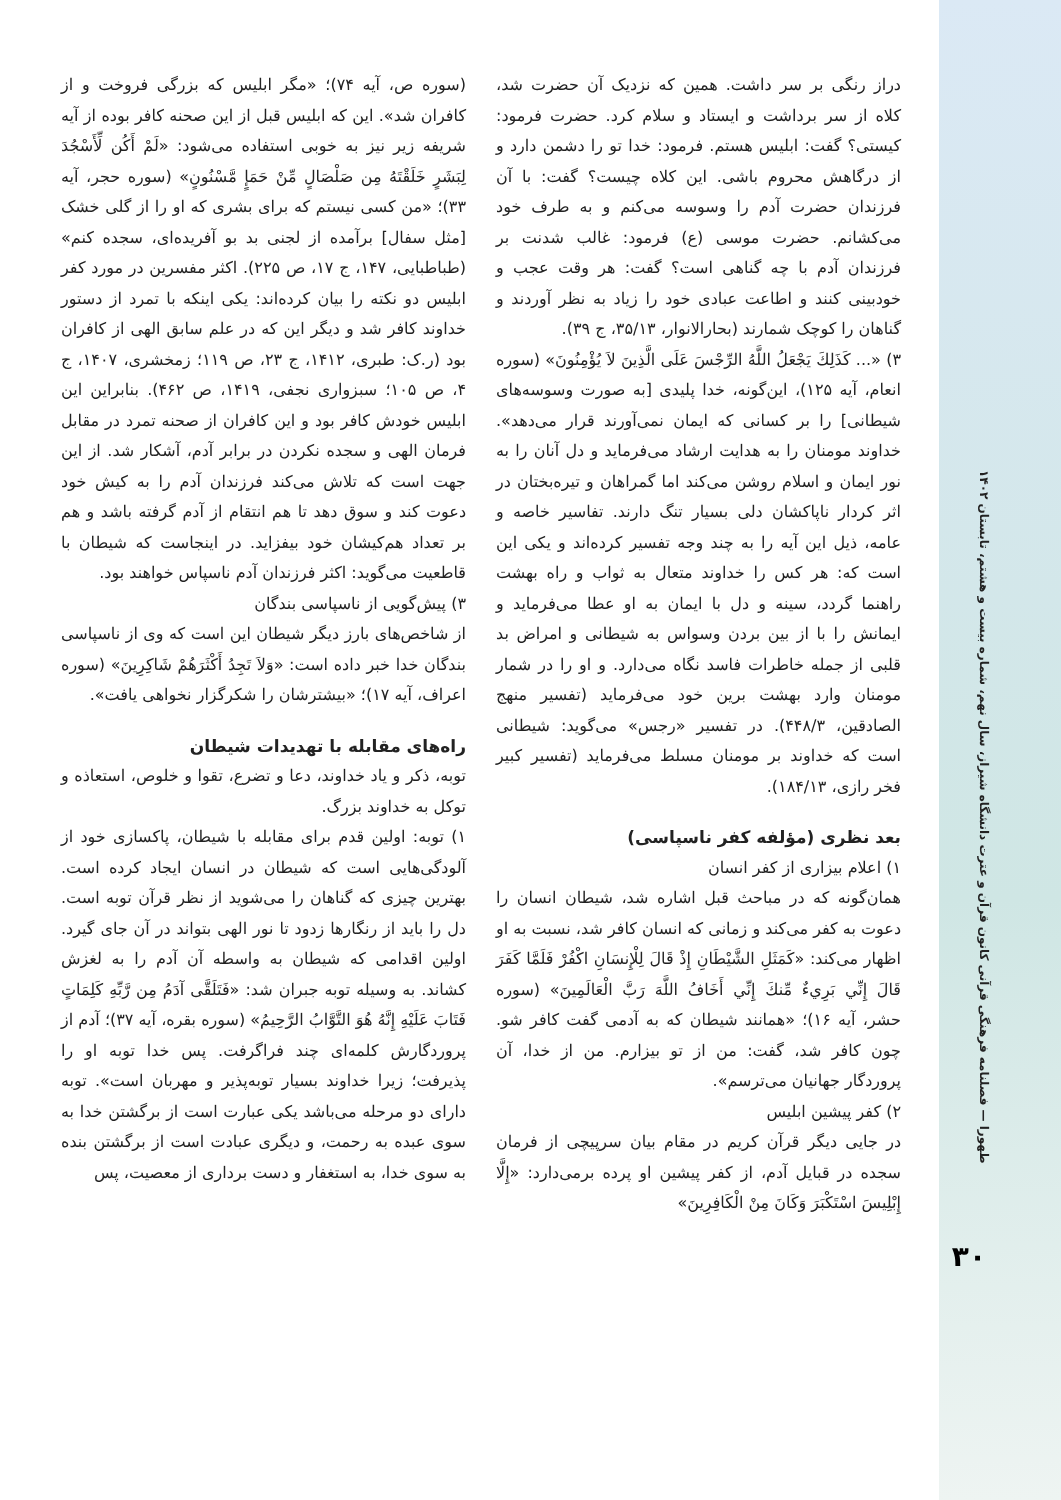دراز رنگی بر سر داشت. همین که نزدیک آن حضرت شد، کلاه از سر برداشت و ایستاد و سلام کرد. حضرت فرمود: کیستی؟ گفت: ابلیس هستم. فرمود: خدا تو را دشمن دارد و از درگاهش محروم باشی. این کلاه چیست؟ گفت: با آن فرزندان حضرت آدم را وسوسه می‌کنم و به طرف خود می‌کشانم. حضرت موسی (ع) فرمود: غالب شدنت بر فرزندان آدم با چه گناهی است؟ گفت: هر وقت عجب و خودبینی کنند و اطاعت عبادی خود را زیاد به نظر آوردند و گناهان را کوچک شمارند (بحارالانوار، ۳۵/۱۳، ج ۳۹).
۳) «... كَذَلِكَ يَجْعَلُ اللَّهُ الرِّجْسَ عَلَى الَّذِينَ لاَ يُؤْمِنُونَ» (سوره انعام، آیه ۱۲۵)، این‌گونه، خدا پلیدی [به صورت وسوسه‌های شیطانی] را بر کسانی که ایمان نمی‌آورند قرار می‌دهد». خداوند مومنان را به هدایت ارشاد می‌فرماید و دل آنان را به نور ایمان و اسلام روشن می‌کند اما گمراهان و تیره‌بختان در اثر کردار ناپاکشان دلی بسیار تنگ دارند. تفاسیر خاصه و عامه، ذیل این آیه را به چند وجه تفسیر کرده‌اند و یکی این است که: هر کس را خداوند متعال به ثواب و راه بهشت راهنما گردد، سینه و دل با ایمان به او عطا می‌فرماید و ایمانش را با از بین بردن وسواس به شیطانی و امراض بد قلبی از جمله خاطرات فاسد نگاه می‌دارد. و او را در شمار مومنان وارد بهشت برین خود می‌فرماید (تفسیر منهج الصادقین، ۴۴۸/۳). در تفسیر «رجس» می‌گوید: شیطانی است که خداوند بر مومنان مسلط می‌فرماید (تفسیر کبیر فخر رازی، ۱۸۴/۱۳).
بعد نظری (مؤلفه کفر ناسپاسی)
۱) اعلام بیزاری از کفر انسان
همان‌گونه که در مباحث قبل اشاره شد، شیطان انسان را دعوت به کفر می‌کند و زمانی که انسان کافر شد، نسبت به او اظهار می‌کند: «كَمَثَلِ الشَّيْطَانِ إِذْ قَالَ لِلْإِنسَانِ اكْفُرْ فَلَمَّا كَفَرَ قَالَ إِنِّي بَرِيءٌ مِّنكَ إِنِّي أَخَافُ اللَّهَ رَبَّ الْعَالَمِينَ» (سوره حشر، آیه ۱۶)؛ «همانند شیطان که به آدمی گفت کافر شو. چون کافر شد، گفت: من از تو بیزارم. من از خدا، آن پروردگار جهانیان می‌ترسم».
۲) کفر پیشین ابلیس
در جایی دیگر قرآن کریم در مقام بیان سرپیچی از فرمان سجده در قبایل آدم، از کفر پیشین او پرده برمی‌دارد: «إِلَّا إِبْلِيسَ اسْتَكْبَرَ وَكَانَ مِنْ الْكَافِرِينَ»
(سوره ص، آیه ۷۴)؛ «مگر ابلیس که بزرگی فروخت و از کافران شد». این که ابلیس قبل از این صحنه کافر بوده از آیه شریفه زیر نیز به خوبی استفاده می‌شود: «لَمْ أَكُن لِّأَسْجُدَ لِبَشَرٍ خَلَقْتَهُ مِن صَلْصَالٍ مِّنْ حَمَإٍ مَّسْنُونٍ» (سوره حجر، آیه ۳۳)؛ «من کسی نیستم که برای بشری که او را از گلی خشک [مثل سفال] برآمده از لجنی بد بو آفریده‌ای، سجده کنم» (طباطبایی، ۱۴۷، ج ۱۷، ص ۲۲۵). اکثر مفسرین در مورد کفر ابلیس دو نکته را بیان کرده‌اند: یکی اینکه با تمرد از دستور خداوند کافر شد و دیگر این که در علم سابق الهی از کافران بود (ر.ک: طبری، ۱۴۱۲، ج ۲۳، ص ۱۱۹؛ زمخشری، ۱۴۰۷، ج ۴، ص ۱۰۵؛ سبزواری نجفی، ۱۴۱۹، ص ۴۶۲). بنابراین این ابلیس خودش کافر بود و این کافران از صحنه تمرد در مقابل فرمان الهی و سجده نکردن در برابر آدم، آشکار شد. از این جهت است که تلاش می‌کند فرزندان آدم را به کیش خود دعوت کند و سوق دهد تا هم انتقام از آدم گرفته باشد و هم بر تعداد هم‌کیشان خود بیفزاید. در اینجاست که شیطان با قاطعیت می‌گوید: اکثر فرزندان آدم ناسپاس خواهند بود.
۳) پیش‌گویی از ناسپاسی بندگان
از شاخص‌های بارز دیگر شیطان این است که وی از ناسپاسی بندگان خدا خبر داده است: «وَلاَ تَجِدُ أَكْثَرَهُمْ شَاكِرِينَ» (سوره اعراف، آیه ۱۷)؛ «بیشترشان را شکرگزار نخواهی یافت».
راه‌های مقابله با تهدیدات شیطان
توبه، ذکر و یاد خداوند، دعا و تضرع، تقوا و خلوص، استعاذه و توکل به خداوند بزرگ.
۱) توبه: اولین قدم برای مقابله با شیطان، پاکسازی خود از آلودگی‌هایی است که شیطان در انسان ایجاد کرده است. بهترین چیزی که گناهان را می‌شوید از نظر قرآن توبه است. دل را باید از رنگارها زدود تا نور الهی بتواند در آن جای گیرد. اولین اقدامی که شیطان به واسطه آن آدم را به لغزش کشاند. به وسیله توبه جبران شد: «فَتَلَقَّى آدَمُ مِن رَّبِّهِ كَلِمَاتٍ فَتَابَ عَلَيْهِ إِنَّهُ هُوَ التَّوَّابُ الرَّحِيمُ» (سوره بقره، آیه ۳۷)؛ آدم از پروردگارش کلمه‌ای چند فراگرفت. پس خدا توبه او را پذیرفت؛ زیرا خداوند بسیار توبه‌پذیر و مهربان است». توبه دارای دو مرحله می‌باشد یکی عبارت است از برگشتن خدا به سوی عبده به رحمت، و دیگری عبادت است از برگشتن بنده به سوی خدا، به استغفار و دست برداری از معصیت، پس
طهورا — فصلنامه فرهنگی قرآنی کانون قرآن و عترت دانشگاه شیراز، سال نهم، شماره بیست و هشتم، تابستان ۱۴۰۲
۳۰